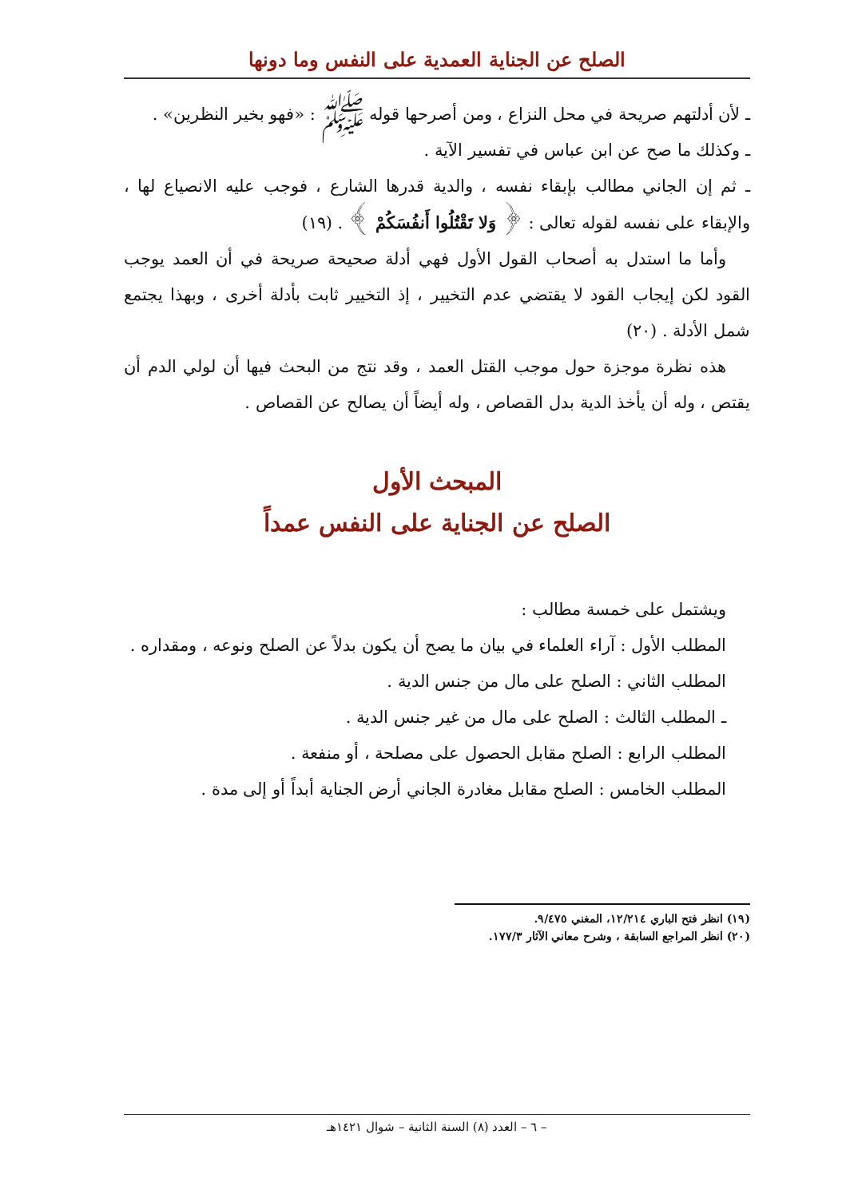الصلح عن الجناية العمدية على النفس وما دونها
ـ لأن أدلتهم صريحة في محل النزاع ، ومن أصرحها قوله ﷺ : «فهو بخير النظرين» .
ـ وكذلك ما صح عن ابن عباس في تفسير الآية .
ـ ثم إن الجاني مطالب بإبقاء نفسه ، والدية قدرها الشارع ، فوجب عليه الانصياع لها ، والإبقاء على نفسه لقوله تعالى : ﴿ وَلا تَقْتُلُوا أَنفُسَكُمْ ﴾ . (١٩)
وأما ما استدل به أصحاب القول الأول فهي أدلة صحيحة صريحة في أن العمد يوجب القود لكن إيجاب القود لا يقتضي عدم التخيير ، إذ التخيير ثابت بأدلة أخرى ، وبهذا يجتمع شمل الأدلة . (٢٠)
هذه نظرة موجزة حول موجب القتل العمد ، وقد نتج من البحث فيها أن لولي الدم أن يقتص ، وله أن يأخذ الدية بدل القصاص ، وله أيضاً أن يصالح عن القصاص .
المبحث الأول
الصلح عن الجناية على النفس عمداً
ويشتمل على خمسة مطالب :
المطلب الأول : آراء العلماء في بيان ما يصح أن يكون بدلاً عن الصلح ونوعه ، ومقداره .
المطلب الثاني : الصلح على مال من جنس الدية .
ـ المطلب الثالث : الصلح على مال من غير جنس الدية .
المطلب الرابع : الصلح مقابل الحصول على مصلحة ، أو منفعة .
المطلب الخامس : الصلح مقابل مغادرة الجاني أرض الجناية أبداً أو إلى مدة .
(١٩) انظر فتح الباري ١٢/٢١٤، المغني ٩/٤٧٥.
(٢٠) انظر المراجع السابقة ، وشرح معاني الآثار ١٧٧/٣.
– ٦ – العدد (٨) السنة الثانية – شوال ١٤٢١هـ